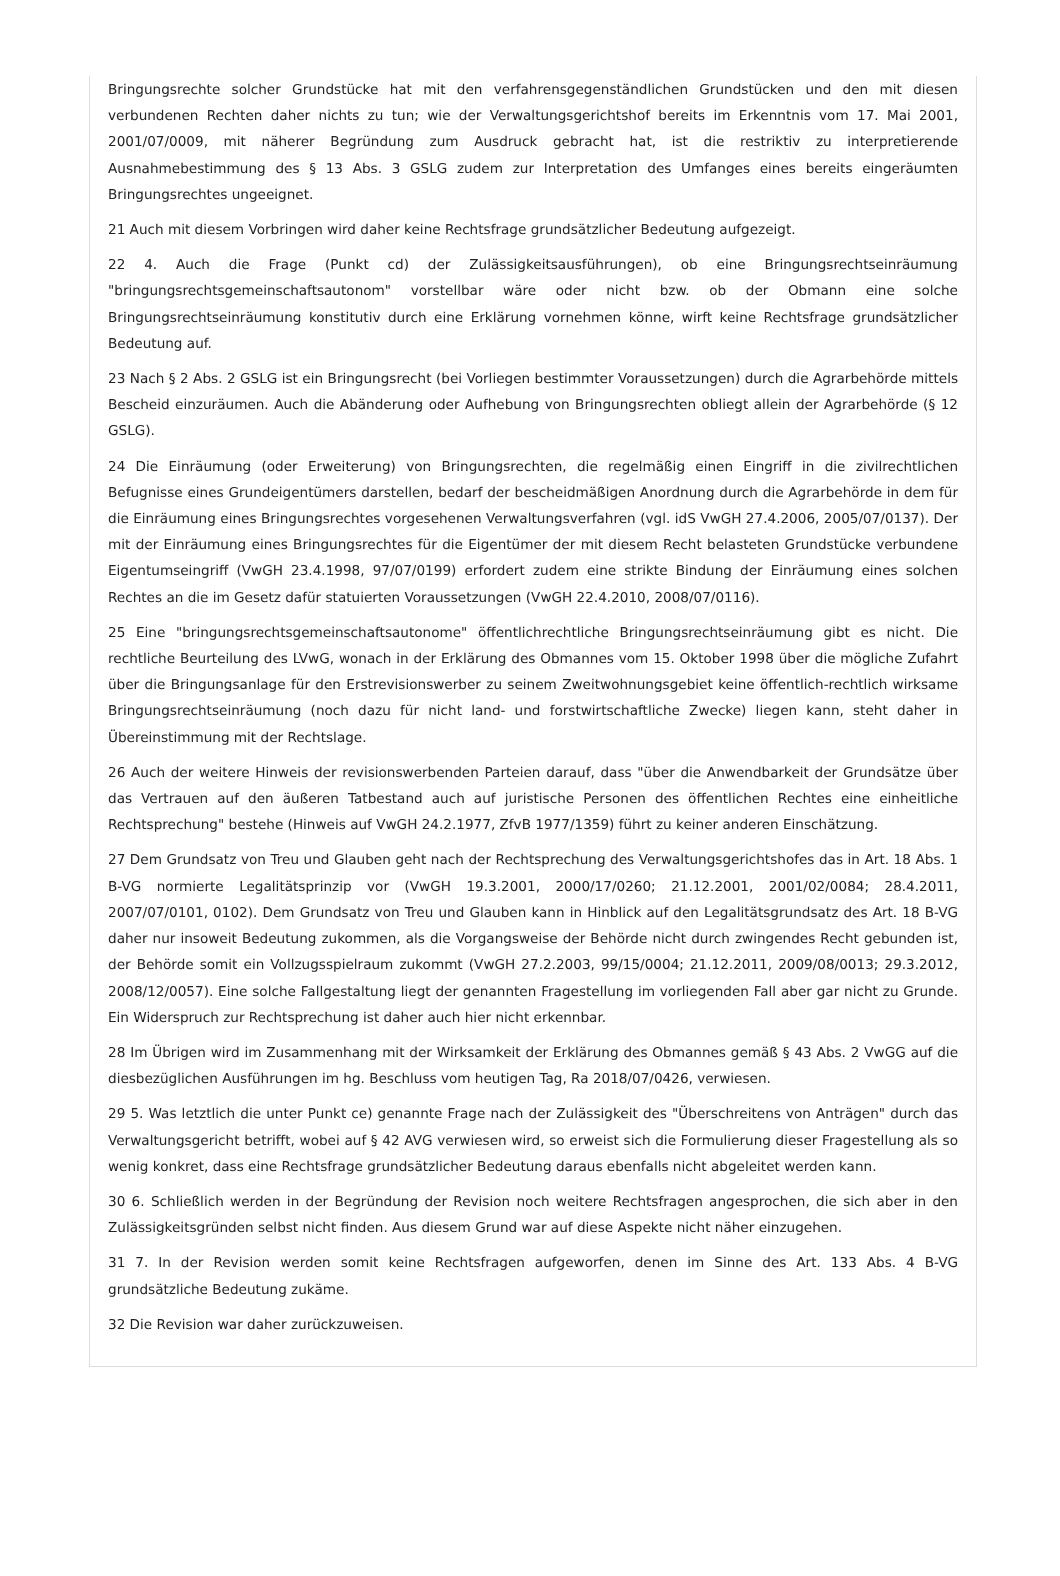Bringungsrechte solcher Grundstücke hat mit den verfahrensgegenständlichen Grundstücken und den mit diesen verbundenen Rechten daher nichts zu tun; wie der Verwaltungsgerichtshof bereits im Erkenntnis vom 17. Mai 2001, 2001/07/0009, mit näherer Begründung zum Ausdruck gebracht hat, ist die restriktiv zu interpretierende Ausnahmebestimmung des § 13 Abs. 3 GSLG zudem zur Interpretation des Umfanges eines bereits eingeräumten Bringungsrechtes ungeeignet.
21 Auch mit diesem Vorbringen wird daher keine Rechtsfrage grundsätzlicher Bedeutung aufgezeigt.
22 4. Auch die Frage (Punkt cd) der Zulässigkeitsausführungen), ob eine Bringungsrechtseinräumung "bringungsrechtsgemeinschaftsautonom" vorstellbar wäre oder nicht bzw. ob der Obmann eine solche Bringungsrechtseinräumung konstitutiv durch eine Erklärung vornehmen könne, wirft keine Rechtsfrage grundsätzlicher Bedeutung auf.
23 Nach § 2 Abs. 2 GSLG ist ein Bringungsrecht (bei Vorliegen bestimmter Voraussetzungen) durch die Agrarbehörde mittels Bescheid einzuräumen. Auch die Abänderung oder Aufhebung von Bringungsrechten obliegt allein der Agrarbehörde (§ 12 GSLG).
24 Die Einräumung (oder Erweiterung) von Bringungsrechten, die regelmäßig einen Eingriff in die zivilrechtlichen Befugnisse eines Grundeigentümers darstellen, bedarf der bescheidmäßigen Anordnung durch die Agrarbehörde in dem für die Einräumung eines Bringungsrechtes vorgesehenen Verwaltungsverfahren (vgl. idS VwGH 27.4.2006, 2005/07/0137). Der mit der Einräumung eines Bringungsrechtes für die Eigentümer der mit diesem Recht belasteten Grundstücke verbundene Eigentumseingriff (VwGH 23.4.1998, 97/07/0199) erfordert zudem eine strikte Bindung der Einräumung eines solchen Rechtes an die im Gesetz dafür statuierten Voraussetzungen (VwGH 22.4.2010, 2008/07/0116).
25 Eine "bringungsrechtsgemeinschaftsautonome" öffentlichrechtliche Bringungsrechtseinräumung gibt es nicht. Die rechtliche Beurteilung des LVwG, wonach in der Erklärung des Obmannes vom 15. Oktober 1998 über die mögliche Zufahrt über die Bringungsanlage für den Erstrevisionswerber zu seinem Zweitwohnungsgebiet keine öffentlich-rechtlich wirksame Bringungsrechtseinräumung (noch dazu für nicht land- und forstwirtschaftliche Zwecke) liegen kann, steht daher in Übereinstimmung mit der Rechtslage.
26 Auch der weitere Hinweis der revisionswerbenden Parteien darauf, dass "über die Anwendbarkeit der Grundsätze über das Vertrauen auf den äußeren Tatbestand auch auf juristische Personen des öffentlichen Rechtes eine einheitliche Rechtsprechung" bestehe (Hinweis auf VwGH 24.2.1977, ZfvB 1977/1359) führt zu keiner anderen Einschätzung.
27 Dem Grundsatz von Treu und Glauben geht nach der Rechtsprechung des Verwaltungsgerichtshofes das in Art. 18 Abs. 1 B-VG normierte Legalitätsprinzip vor (VwGH 19.3.2001, 2000/17/0260; 21.12.2001, 2001/02/0084; 28.4.2011, 2007/07/0101, 0102). Dem Grundsatz von Treu und Glauben kann in Hinblick auf den Legalitätsgrundsatz des Art. 18 B-VG daher nur insoweit Bedeutung zukommen, als die Vorgangsweise der Behörde nicht durch zwingendes Recht gebunden ist, der Behörde somit ein Vollzugsspielraum zukommt (VwGH 27.2.2003, 99/15/0004; 21.12.2011, 2009/08/0013; 29.3.2012, 2008/12/0057). Eine solche Fallgestaltung liegt der genannten Fragestellung im vorliegenden Fall aber gar nicht zu Grunde. Ein Widerspruch zur Rechtsprechung ist daher auch hier nicht erkennbar.
28 Im Übrigen wird im Zusammenhang mit der Wirksamkeit der Erklärung des Obmannes gemäß § 43 Abs. 2 VwGG auf die diesbezüglichen Ausführungen im hg. Beschluss vom heutigen Tag, Ra 2018/07/0426, verwiesen.
29 5. Was letztlich die unter Punkt ce) genannte Frage nach der Zulässigkeit des "Überschreitens von Anträgen" durch das Verwaltungsgericht betrifft, wobei auf § 42 AVG verwiesen wird, so erweist sich die Formulierung dieser Fragestellung als so wenig konkret, dass eine Rechtsfrage grundsätzlicher Bedeutung daraus ebenfalls nicht abgeleitet werden kann.
30 6. Schließlich werden in der Begründung der Revision noch weitere Rechtsfragen angesprochen, die sich aber in den Zulässigkeitsgründen selbst nicht finden. Aus diesem Grund war auf diese Aspekte nicht näher einzugehen.
31 7. In der Revision werden somit keine Rechtsfragen aufgeworfen, denen im Sinne des Art. 133 Abs. 4 B-VG grundsätzliche Bedeutung zukäme.
32 Die Revision war daher zurückzuweisen.